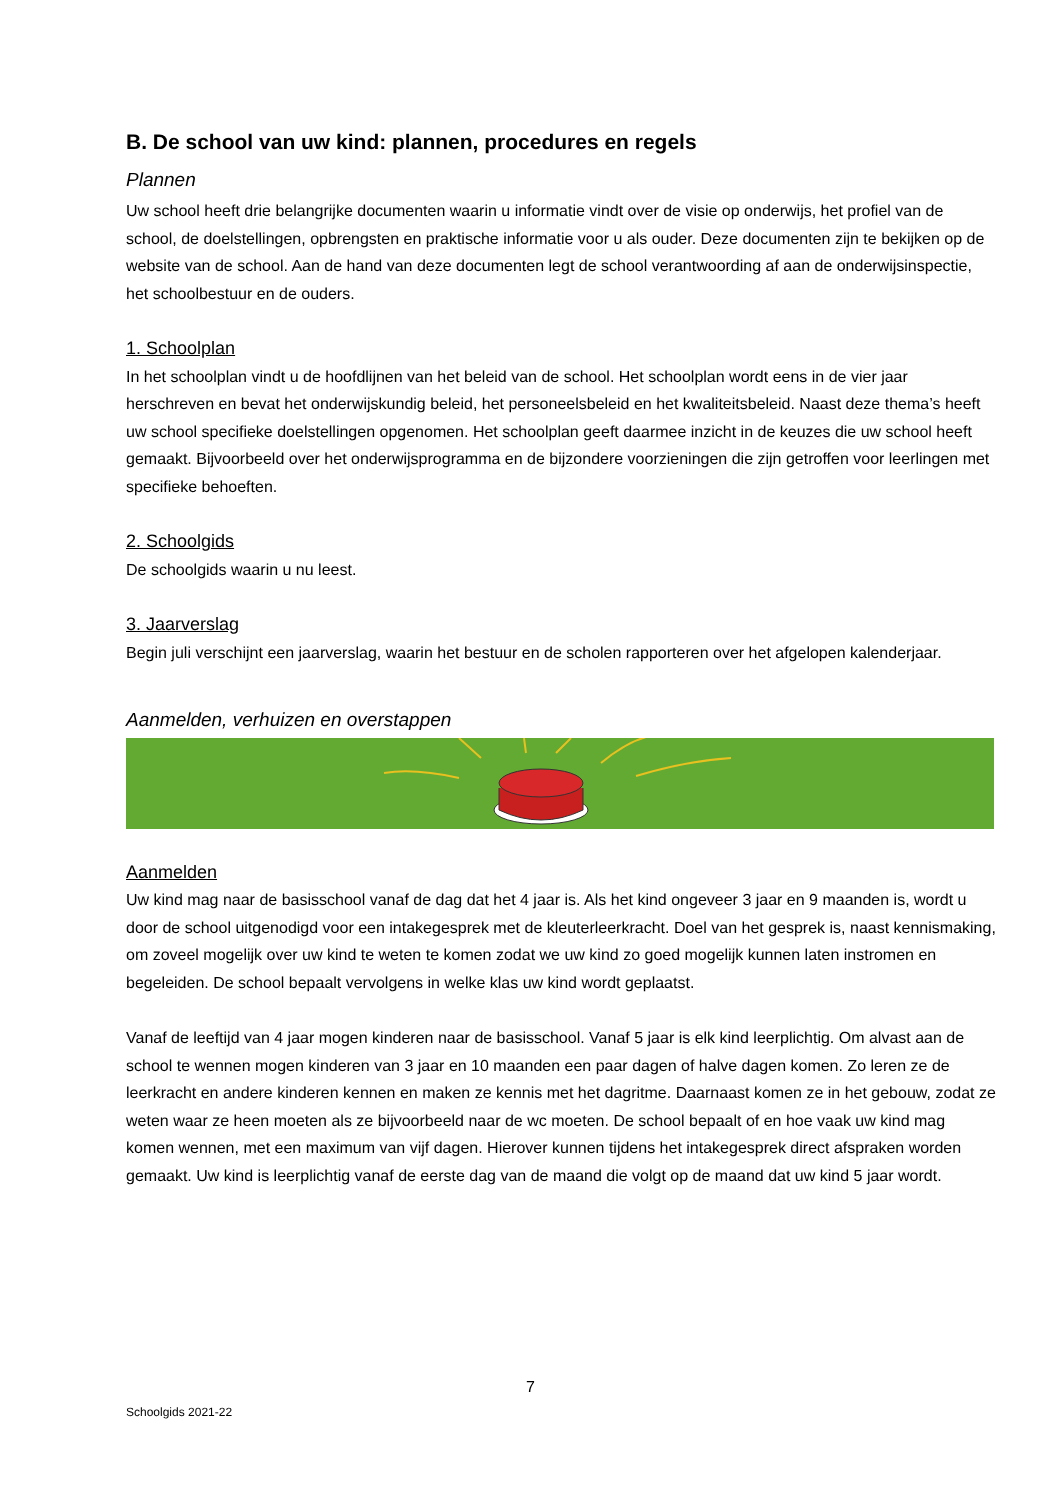B. De school van uw kind: plannen, procedures en regels
Plannen
Uw school heeft drie belangrijke documenten waarin u informatie vindt over de visie op onderwijs, het profiel van de school, de doelstellingen, opbrengsten en praktische informatie voor u als ouder. Deze documenten zijn te bekijken op de website van de school. Aan de hand van deze documenten legt de school verantwoording af aan de onderwijsinspectie, het schoolbestuur en de ouders.
1. Schoolplan
In het schoolplan vindt u de hoofdlijnen van het beleid van de school. Het schoolplan wordt eens in de vier jaar herschreven en bevat het onderwijskundig beleid, het personeelsbeleid en het kwaliteitsbeleid. Naast deze thema’s heeft uw school specifieke doelstellingen opgenomen. Het schoolplan geeft daarmee inzicht in de keuzes die uw school heeft gemaakt. Bijvoorbeeld over het onderwijsprogramma en de bijzondere voorzieningen die zijn getroffen voor leerlingen met specifieke behoeften.
2. Schoolgids
De schoolgids waarin u nu leest.
3. Jaarverslag
Begin juli verschijnt een jaarverslag, waarin het bestuur en de scholen rapporteren over het afgelopen kalenderjaar.
Aanmelden, verhuizen en overstappen
Aanmelden
Uw kind mag naar de basisschool vanaf de dag dat het 4 jaar is. Als het kind ongeveer 3 jaar en 9 maanden is, wordt u door de school uitgenodigd voor een intakegesprek met de kleuterleerkracht. Doel van het gesprek is, naast kennismaking, om zoveel mogelijk over uw kind te weten te komen zodat we uw kind zo goed mogelijk kunnen laten instromen en begeleiden. De school bepaalt vervolgens in welke klas uw kind wordt geplaatst.
Vanaf de leeftijd van 4 jaar mogen kinderen naar de basisschool. Vanaf 5 jaar is elk kind leerplichtig. Om alvast aan de school te wennen mogen kinderen van 3 jaar en 10 maanden een paar dagen of halve dagen komen. Zo leren ze de leerkracht en andere kinderen kennen en maken ze kennis met het dagritme. Daarnaast komen ze in het gebouw, zodat ze weten waar ze heen moeten als ze bijvoorbeeld naar de wc moeten. De school bepaalt of en hoe vaak uw kind mag komen wennen, met een maximum van vijf dagen. Hierover kunnen tijdens het intakegesprek direct afspraken worden gemaakt. Uw kind is leerplichtig vanaf de eerste dag van de maand die volgt op de maand dat uw kind 5 jaar wordt.
7
Schoolgids 2021-22